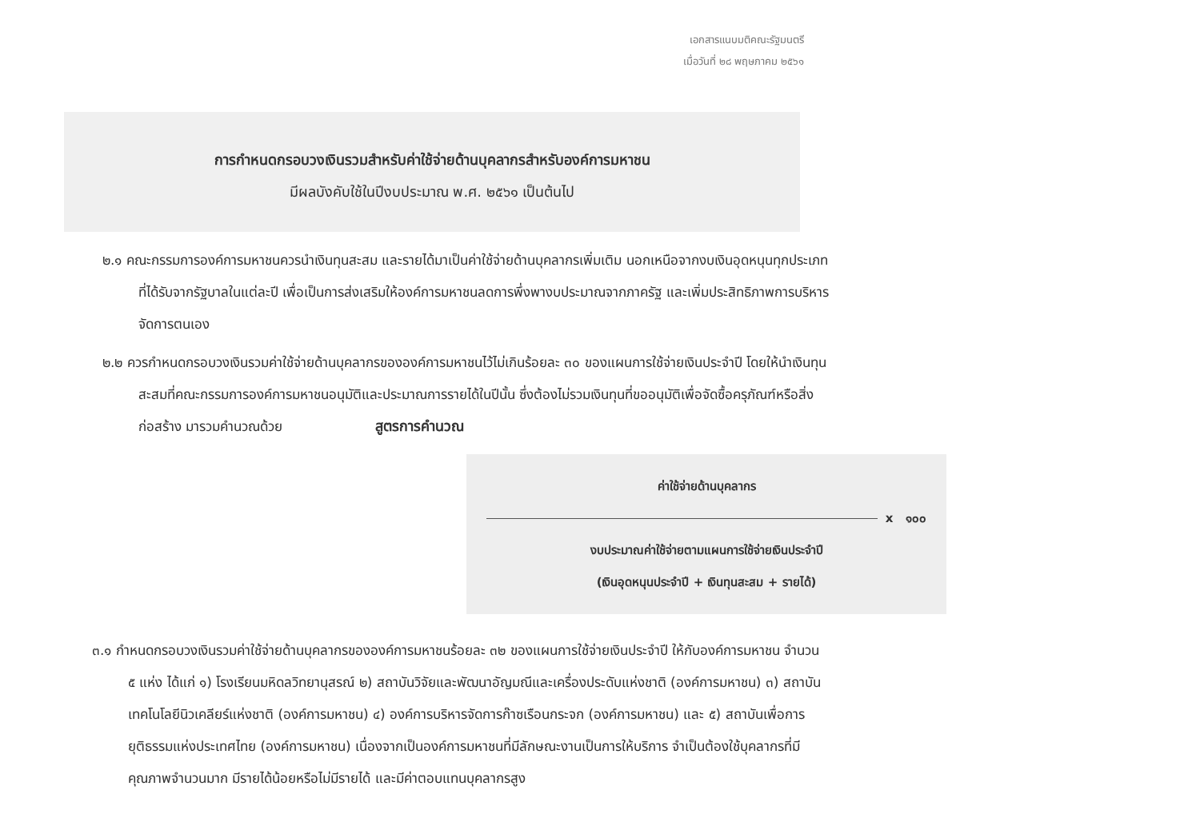เอกสารแนบมติคณะรัฐมนตรี
เมื่อวันที่ ๒๘ พฤษภาคม ๒๕๖๑
การกำหนดกรอบวงเงินรวมสำหรับค่าใช้จ่ายด้านบุคลากรสำหรับองค์การมหาชน
มีผลบังคับใช้ในปีงบประมาณ พ.ศ. ๒๕๖๑ เป็นต้นไป
๒.๑ คณะกรรมการองค์การมหาชนควรนำเงินทุนสะสม และรายได้มาเป็นค่าใช้จ่ายด้านบุคลากรเพิ่มเติม นอกเหนือจากงบเงินอุดหนุนทุกประเภทที่ได้รับจากรัฐบาลในแต่ละปี เพื่อเป็นการส่งเสริมให้องค์การมหาชนลดการพึ่งพางบประมาณจากภาครัฐ และเพิ่มประสิทธิภาพการบริหารจัดการตนเอง
๒.๒ ควรกำหนดกรอบวงเงินรวมค่าใช้จ่ายด้านบุคลากรขององค์การมหาชนไว้ไม่เกินร้อยละ ๓๐ ของแผนการใช้จ่ายเงินประจำปี โดยให้นำเงินทุนสะสมที่คณะกรรมการองค์การมหาชนอนุมัติและประมาณการรายได้ในปีนั้น ซึ่งต้องไม่รวมเงินทุนที่ขออนุมัติเพื่อจัดซื้อครุภัณฑ์หรือสิ่งก่อสร้าง มารวมคำนวณด้วย สูตรการคำนวณ
ค่าใช้จ่ายด้านบุคลากร
x ๑๐๐
งบประมาณค่าใช้จ่ายตามแผนการใช้จ่ายเงินประจำปี
(เงินอุดหนุนประจำปี + เงินทุนสะสม + รายได้)
๓.๑ กำหนดกรอบวงเงินรวมค่าใช้จ่ายด้านบุคลากรขององค์การมหาชนร้อยละ ๓๒ ของแผนการใช้จ่ายเงินประจำปี ให้กับองค์การมหาชน จำนวน ๕ แห่ง ได้แก่ ๑) โรงเรียนมหิดลวิทยานุสรณ์ ๒) สถาบันวิจัยและพัฒนาอัญมณีและเครื่องประดับแห่งชาติ (องค์การมหาชน) ๓) สถาบันเทคโนโลยีนิวเคลียร์แห่งชาติ (องค์การมหาชน) ๔) องค์การบริหารจัดการก๊าซเรือนกระจก (องค์การมหาชน) และ ๕) สถาบันเพื่อการยุติธรรมแห่งประเทศไทย (องค์การมหาชน) เนื่องจากเป็นองค์การมหาชนที่มีลักษณะงานเป็นการให้บริการ จำเป็นต้องใช้บุคลากรที่มีคุณภาพจำนวนมาก มีรายได้น้อยหรือไม่มีรายได้ และมีค่าตอบแทนบุคลากรสูง